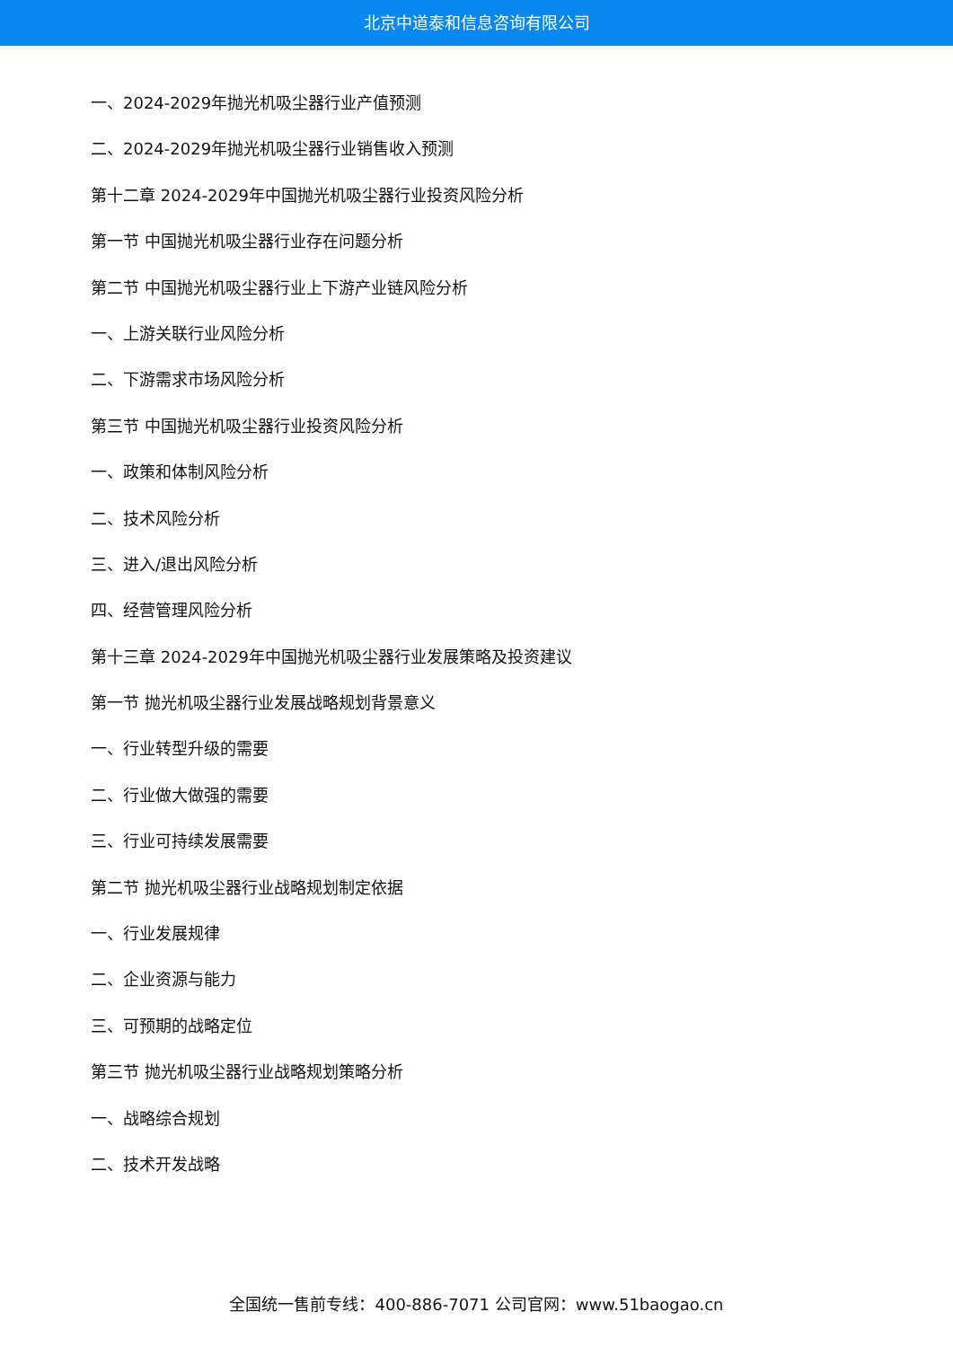北京中道泰和信息咨询有限公司
一、2024-2029年抛光机吸尘器行业产值预测
二、2024-2029年抛光机吸尘器行业销售收入预测
第十二章 2024-2029年中国抛光机吸尘器行业投资风险分析
第一节 中国抛光机吸尘器行业存在问题分析
第二节 中国抛光机吸尘器行业上下游产业链风险分析
一、上游关联行业风险分析
二、下游需求市场风险分析
第三节 中国抛光机吸尘器行业投资风险分析
一、政策和体制风险分析
二、技术风险分析
三、进入/退出风险分析
四、经营管理风险分析
第十三章 2024-2029年中国抛光机吸尘器行业发展策略及投资建议
第一节 抛光机吸尘器行业发展战略规划背景意义
一、行业转型升级的需要
二、行业做大做强的需要
三、行业可持续发展需要
第二节 抛光机吸尘器行业战略规划制定依据
一、行业发展规律
二、企业资源与能力
三、可预期的战略定位
第三节 抛光机吸尘器行业战略规划策略分析
一、战略综合规划
二、技术开发战略
全国统一售前专线：400-886-7071 公司官网：www.51baogao.cn